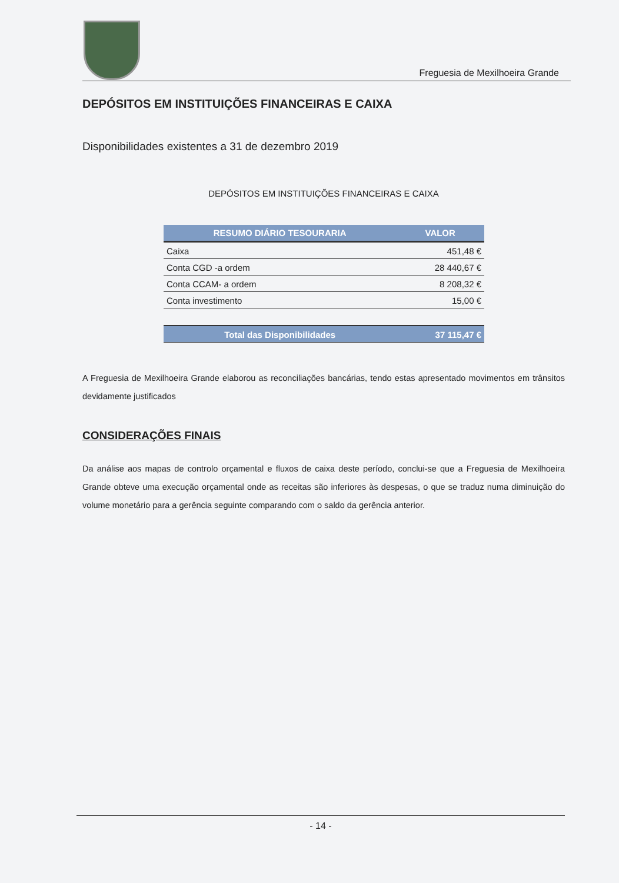Freguesia de Mexilhoeira Grande
DEPÓSITOS EM INSTITUIÇÕES FINANCEIRAS E CAIXA
Disponibilidades existentes a 31 de dezembro 2019
DEPÓSITOS EM INSTITUIÇÕES FINANCEIRAS E CAIXA
| RESUMO DIÁRIO TESOURARIA | VALOR |
| --- | --- |
| Caixa | 451,48 € |
| Conta CGD -a ordem | 28 440,67 € |
| Conta CCAM- a ordem | 8 208,32 € |
| Conta investimento | 15,00 € |
| Total das Disponibilidades | 37 115,47 € |
A Freguesia de Mexilhoeira Grande elaborou as reconciliações bancárias, tendo estas apresentado movimentos em trânsitos devidamente justificados
CONSIDERAÇÕES FINAIS
Da análise aos mapas de controlo orçamental e fluxos de caixa deste período, conclui-se que a Freguesia de Mexilhoeira Grande obteve uma execução orçamental onde as receitas são inferiores às despesas, o que se traduz numa diminuição do volume monetário para a gerência seguinte comparando com o saldo da gerência anterior.
- 14 -